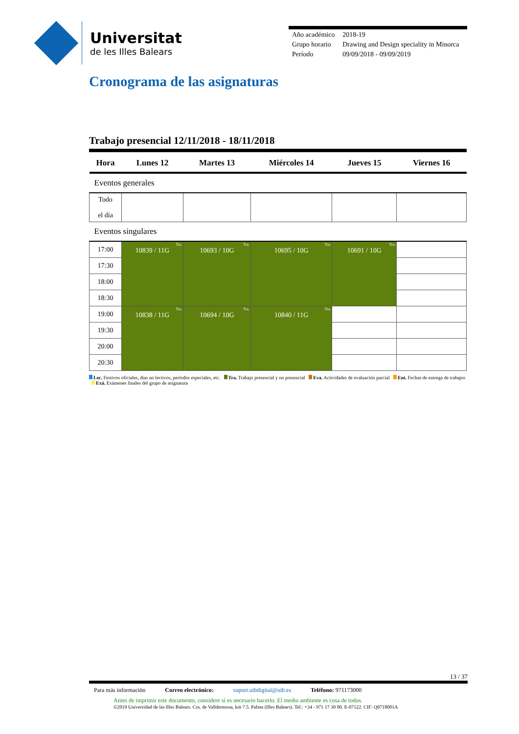Universitat
de les Illes Balears
| Año académico | 2018-19 |
| Grupo horario | Drawing and Design speciality in Minorca |
| Período | 09/09/2018 - 09/09/2019 |
Cronograma de las asignaturas
Trabajo presencial 12/11/2018 - 18/11/2018
| Hora | Lunes 12 | Martes 13 | Miércoles 14 | Jueves 15 | Viernes 16 |
| --- | --- | --- | --- | --- | --- |
| Eventos generales | | | | | |
| Todo el día | | | | | |
| Eventos singulares | | | | | |
| 17:00 | Tra. 10839 / 11G | Tra. 10693 / 10G | Tra. 10695 / 10G | Tra. 10691 / 10G | |
| 17:30 | | | | | |
| 18:00 | | | | | |
| 18:30 | | | | | |
| 19:00 | Tra. 10838 / 11G | Tra. 10694 / 10G | Tra. 10840 / 11G | | |
| 19:30 | | | | | |
| 20:00 | | | | | |
| 20:30 | | | | | |
Lec. Festivos oficiales, dias no lectivos, períodos especiales, etc. Tra. Trabajo presencial y no presencial Eva. Actividades de evaluación parcial Ent. Fechas de entrega de trabajos Exá. Exámenes finales del grupo de asignatura
13 / 37
Para más información Correo electrónico: suport.uibdigital@uib.es Teléfono: 971173000
Antes de imprimir este documento, considere si es necesario hacerlo. El medio ambiente es cosa de todos.
©2019 Universidad de las Illes Balears. Cra. de Valldemossa, km 7.5. Palma (Illes Balears). Tel.: +34 - 971 17 30 00. E-07122. CIF: Q0718001A